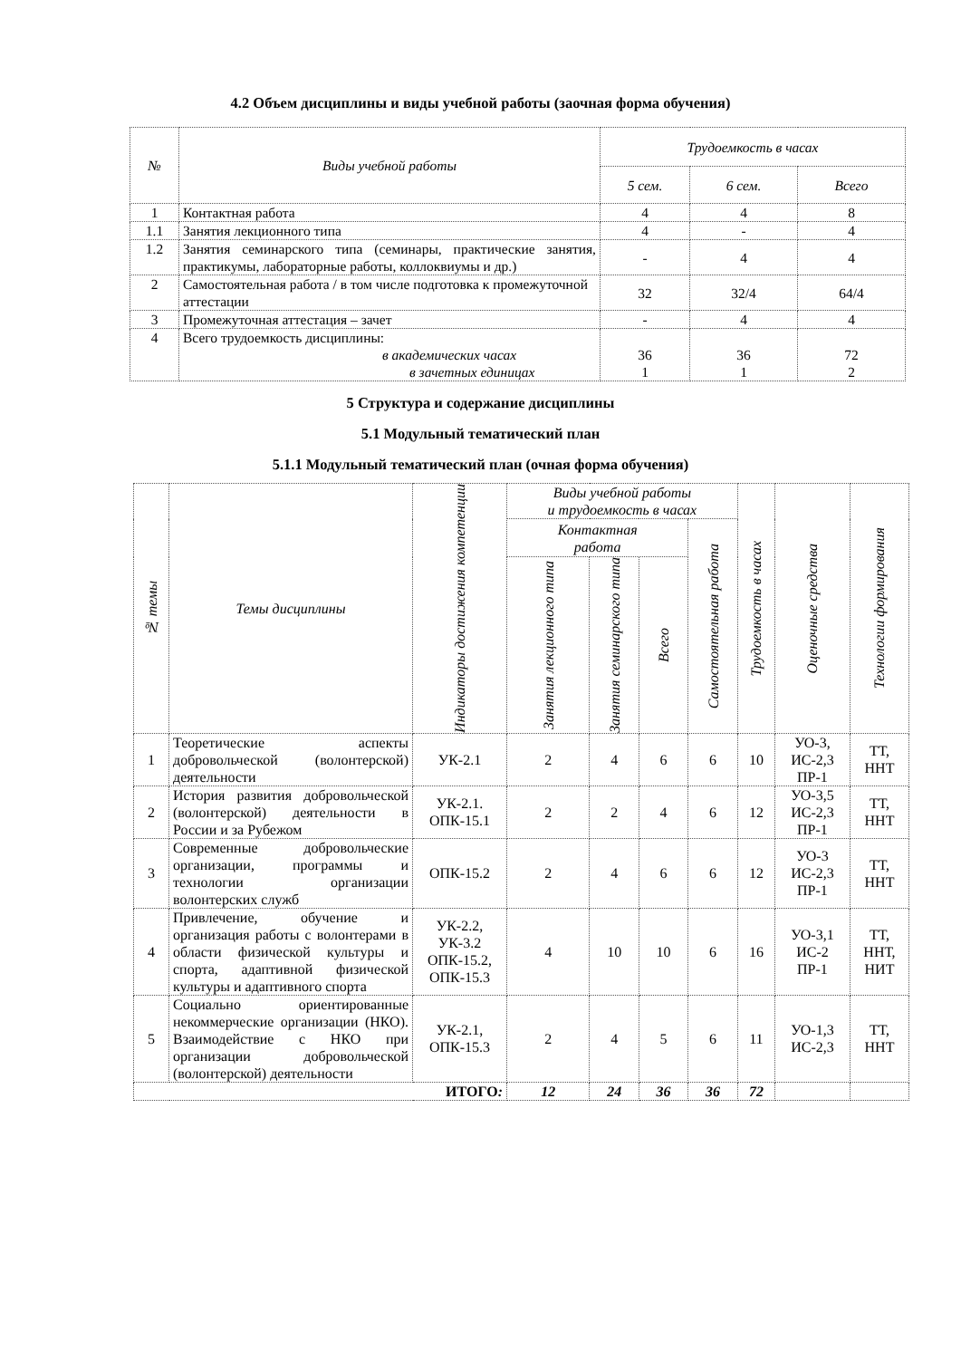4.2 Объем дисциплины и виды учебной работы (заочная форма обучения)
| № | Виды учебной работы | Трудоемкость в часах | | |
| --- | --- | --- | --- | --- |
| | | 5 сем. | 6 сем. | Всего |
| 1 | Контактная работа | 4 | 4 | 8 |
| 1.1 | Занятия лекционного типа | 4 | - | 4 |
| 1.2 | Занятия семинарского типа (семинары, практические занятия, практикумы, лабораторные работы, коллоквиумы и др.) | - | 4 | 4 |
| 2 | Самостоятельная работа / в том числе подготовка к промежуточной аттестации | 32 | 32/4 | 64/4 |
| 3 | Промежуточная аттестация – зачет | - | 4 | 4 |
| 4 | Всего трудоемкость дисциплины: в академических часах в зачетных единицах | 36 1 | 36 1 | 72 2 |
5 Структура и содержание дисциплины
5.1 Модульный тематический план
5.1.1 Модульный тематический план (очная форма обучения)
| № темы | Темы дисциплины | Индикаторы достижения компетенции | Виды учебной работы и трудоемкость в часах | | | | Трудоемкость в часах | Оценочные средства | Технологии формирования |
| --- | --- | --- | --- | --- | --- | --- | --- | --- | --- |
| | | | Контактная работа | | | Самостоятельная работа | | | |
| | | | Занятия лекционного типа | Занятия семинарского типа | Всего | | | | |
| 1 | Теоретические аспекты добровольческой (волонтерской) деятельности | УК-2.1 | 2 | 4 | 6 | 6 | 10 | УО-3, ИС-2,3 ПР-1 | ТТ, ННТ |
| 2 | История развития добровольческой (волонтерской) деятельности в России и за Рубежом | УК-2.1. ОПК-15.1 | 2 | 2 | 4 | 6 | 12 | УО-3,5 ИС-2,3 ПР-1 | ТТ, ННТ |
| 3 | Современные добровольческие организации, программы и технологии организации волонтерских служб | ОПК-15.2 | 2 | 4 | 6 | 6 | 12 | УО-3 ИС-2,3 ПР-1 | ТТ, ННТ |
| 4 | Привлечение, обучение и организация работы с волонтерами в области физической культуры и спорта, адаптивной физической культуры и адаптивного спорта | УК-2.2, УК-3.2 ОПК-15.2, ОПК-15.3 | 4 | 10 | 10 | 6 | 16 | УО-3,1 ИС-2 ПР-1 | ТТ, ННТ, НИТ |
| 5 | Социально ориентированные некоммерческие организации (НКО). Взаимодействие с НКО при организации добровольческой (волонтерской) деятельности | УК-2.1, ОПК-15.3 | 2 | 4 | 5 | 6 | 11 | УО-1,3 ИС-2,3 | ТТ, ННТ |
| ИТОГО : | | | 12 | 24 | 36 | 36 | 72 | | |